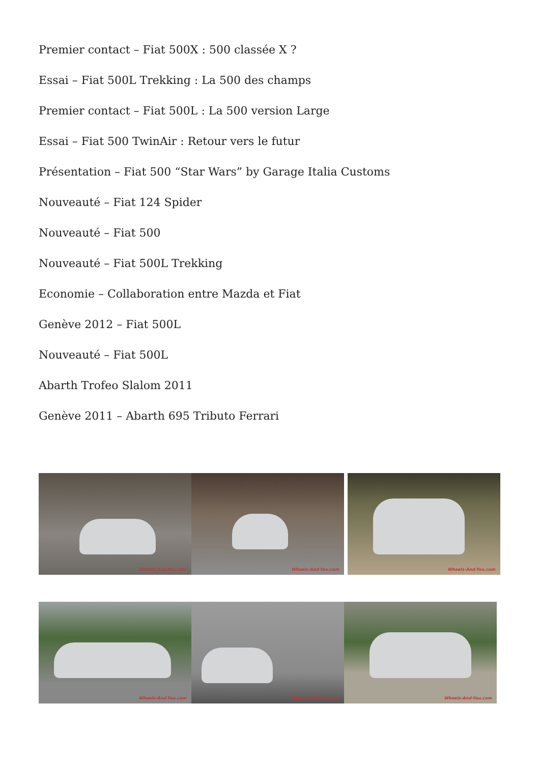Premier contact – Fiat 500X : 500 classée X ?
Essai – Fiat 500L Trekking : La 500 des champs
Premier contact – Fiat 500L : La 500 version Large
Essai – Fiat 500 TwinAir : Retour vers le futur
Présentation – Fiat 500 “Star Wars” by Garage Italia Customs
Nouveauté – Fiat 124 Spider
Nouveauté – Fiat 500
Nouveauté – Fiat 500L Trekking
Economie – Collaboration entre Mazda et Fiat
Genève 2012 – Fiat 500L
Nouveauté – Fiat 500L
Abarth Trofeo Slalom 2011
Genève 2011 – Abarth 695 Tributo Ferrari
Wheels-And-You.com
Wheels-And-You.com
Wheels-And-You.com
Wheels-And-You.com
Wheels-And-You.com
Wheels-And-You.com